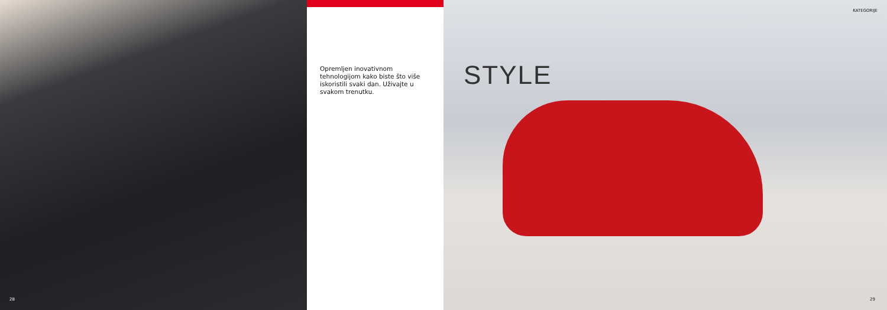28
Opremljen inovativnom tehnologijom kako biste što više iskoristili svaki dan. Uživajte u svakom trenutku.
KATEGORIJE
STYLE
29